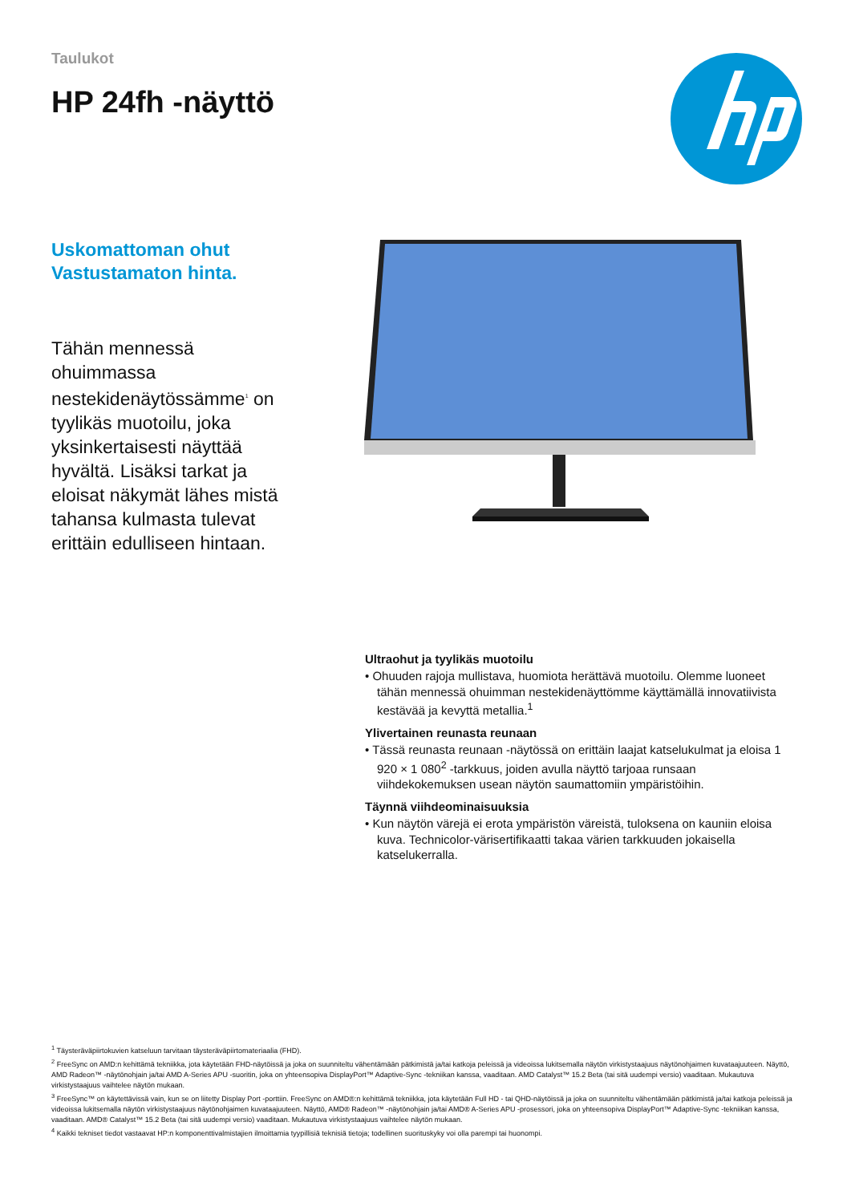Taulukot
HP 24fh -näyttö
Uskomattoman ohut
Vastustamaton hinta.
Tähän mennessä ohuimmassa nestekidenäytössämme<sup>1</sup> on tyylikäs muotoilu, joka yksinkertaisesti näyttää hyvältä. Lisäksi tarkat ja eloisat näkymät lähes mistä tahansa kulmasta tulevat erittäin edulliseen hintaan.
Ultraohut ja tyylikäs muotoilu
• Ohuuden rajoja mullistava, huomiota herättävä muotoilu. Olemme luoneet tähän mennessä ohuimman nestekidenäyttömme käyttämällä innovatiivista kestävää ja kevyttä metallia.<sup>1</sup>
Ylivertainen reunasta reunaan
• Tässä reunasta reunaan -näytössä on erittäin laajat katselukulmat ja eloisa 1 920 × 1 080<sup>2</sup> -tarkkuus, joiden avulla näyttö tarjoaa runsaan viihdekokemuksen usean näytön saumattomiin ympäristöihin.
Täynnä viihdeominaisuuksia
• Kun näytön värejä ei erota ympäristön väreistä, tuloksena on kauniin eloisa kuva. Technicolor-värisertifikaatti takaa värien tarkkuuden jokaisella katselukerralla.
<sup>1</sup> Täysteräväpiirtokuvien katseluun tarvitaan täysteräväpiirtomateriaalia (FHD).
<sup>2</sup> FreeSync on AMD:n kehittämä tekniikka, jota käytetään FHD-näytöissä ja joka on suunniteltu vähentämään pätkimistä ja/tai katkoja peleissä ja videoissa lukitsemalla näytön virkistystaajuus näytönohjaimen kuvataajuuteen. Näyttö, AMD Radeon™ -näytönohjain ja/tai AMD A-Series APU -suoritin, joka on yhteensopiva DisplayPort™ Adaptive-Sync -tekniikan kanssa, vaaditaan. AMD Catalyst™ 15.2 Beta (tai sitä uudempi versio) vaaditaan. Mukautuva virkistystaajuus vaihtelee näytön mukaan.
<sup>3</sup> FreeSync™ on käytettävissä vain, kun se on liitetty Display Port -porttiin. FreeSync on AMD®:n kehittämä tekniikka, jota käytetään Full HD - tai QHD-näytöissä ja joka on suunniteltu vähentämään pätkimistä ja/tai katkoja peleissä ja videoissa lukitsemalla näytön virkistystaajuus näytönohjaimen kuvataajuuteen. Näyttö, AMD® Radeon™ -näytönohjain ja/tai AMD® A-Series APU -prosessori, joka on yhteensopiva DisplayPort™ Adaptive-Sync -tekniikan kanssa, vaaditaan. AMD® Catalyst™ 15.2 Beta (tai sitä uudempi versio) vaaditaan. Mukautuva virkistystaajuus vaihtelee näytön mukaan.
<sup>4</sup> Kaikki tekniset tiedot vastaavat HP:n komponenttivalmistajien ilmoittamia tyypillisiä teknisiä tietoja; todellinen suorituskyky voi olla parempi tai huonompi.